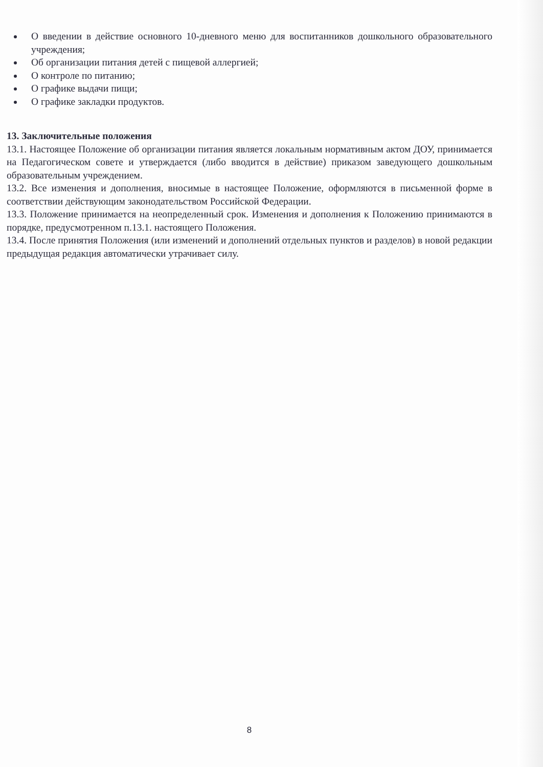О введении в действие основного 10-дневного меню для воспитанников дошкольного образовательного учреждения;
Об организации питания детей с пищевой аллергией;
О контроле по питанию;
О графике выдачи пищи;
О графике закладки продуктов.
13. Заключительные положения
13.1. Настоящее Положение об организации питания является локальным нормативным актом ДОУ, принимается на Педагогическом совете и утверждается (либо вводится в действие) приказом заведующего дошкольным образовательным учреждением.
13.2. Все изменения и дополнения, вносимые в настоящее Положение, оформляются в письменной форме в соответствии действующим законодательством Российской Федерации.
13.3. Положение принимается на неопределенный срок. Изменения и дополнения к Положению принимаются в порядке, предусмотренном п.13.1. настоящего Положения.
13.4. После принятия Положения (или изменений и дополнений отдельных пунктов и разделов) в новой редакции предыдущая редакция автоматически утрачивает силу.
8